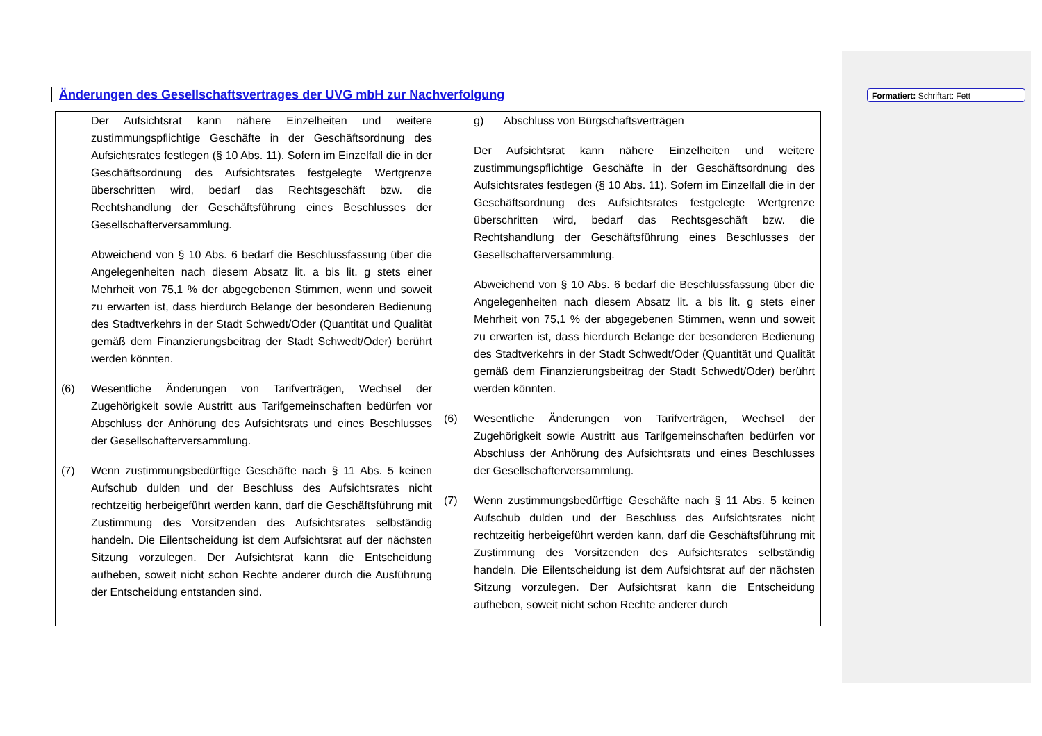Änderungen des Gesellschaftsvertrages der UVG mbH zur Nachverfolgung
Formatiert: Schriftart: Fett
| Der Aufsichtsrat kann nähere Einzelheiten und weitere zustimmungspflichtige Geschäfte in der Geschäftsordnung des Aufsichtsrates festlegen (§ 10 Abs. 11). Sofern im Einzelfall die in der Geschäftsordnung des Aufsichtsrates festgelegte Wertgrenze überschritten wird, bedarf das Rechtsgeschäft bzw. die Rechtshandlung der Geschäftsführung eines Beschlusses der Gesellschafterversammlung. Abweichend von § 10 Abs. 6 bedarf die Beschlussfassung über die Angelegenheiten nach diesem Absatz lit. a bis lit. g stets einer Mehrheit von 75,1 % der abgegebenen Stimmen, wenn und soweit zu erwarten ist, dass hierdurch Belange der besonderen Bedienung des Stadtverkehrs in der Stadt Schwedt/Oder (Quantität und Qualität gemäß dem Finanzierungsbeitrag der Stadt Schwedt/Oder) berührt werden könnten. (6) Wesentliche Änderungen von Tarifverträgen, Wechsel der Zugehörigkeit sowie Austritt aus Tarifgemeinschaften bedürfen vor Abschluss der Anhörung des Aufsichtsrats und eines Beschlusses der Gesellschafterversammlung. (7) Wenn zustimmungsbedürftige Geschäfte nach § 11 Abs. 5 keinen Aufschub dulden und der Beschluss des Aufsichtsrates nicht rechtzeitig herbeigeführt werden kann, darf die Geschäftsführung mit Zustimmung des Vorsitzenden des Aufsichtsrates selbständig handeln. Die Eilentscheidung ist dem Aufsichtsrat auf der nächsten Sitzung vorzulegen. Der Aufsichtsrat kann die Entscheidung aufheben, soweit nicht schon Rechte anderer durch die Ausführung der Entscheidung entstanden sind. | g) Abschluss von Bürgschaftsverträgen Der Aufsichtsrat kann nähere Einzelheiten und weitere zustimmungspflichtige Geschäfte in der Geschäftsordnung des Aufsichtsrates festlegen (§ 10 Abs. 11). Sofern im Einzelfall die in der Geschäftsordnung des Aufsichtsrates festgelegte Wertgrenze überschritten wird, bedarf das Rechtsgeschäft bzw. die Rechtshandlung der Geschäftsführung eines Beschlusses der Gesellschafterversammlung. Abweichend von § 10 Abs. 6 bedarf die Beschlussfassung über die Angelegenheiten nach diesem Absatz lit. a bis lit. g stets einer Mehrheit von 75,1 % der abgegebenen Stimmen, wenn und soweit zu erwarten ist, dass hierdurch Belange der besonderen Bedienung des Stadtverkehrs in der Stadt Schwedt/Oder (Quantität und Qualität gemäß dem Finanzierungsbeitrag der Stadt Schwedt/Oder) berührt werden könnten. (6) Wesentliche Änderungen von Tarifverträgen, Wechsel der Zugehörigkeit sowie Austritt aus Tarifgemeinschaften bedürfen vor Abschluss der Anhörung des Aufsichtsrats und eines Beschlusses der Gesellschafterversammlung. (7) Wenn zustimmungsbedürftige Geschäfte nach § 11 Abs. 5 keinen Aufschub dulden und der Beschluss des Aufsichtsrates nicht rechtzeitig herbeigeführt werden kann, darf die Geschäftsführung mit Zustimmung des Vorsitzenden des Aufsichtsrates selbständig handeln. Die Eilentscheidung ist dem Aufsichtsrat auf der nächsten Sitzung vorzulegen. Der Aufsichtsrat kann die Entscheidung aufheben, soweit nicht schon Rechte anderer durch |